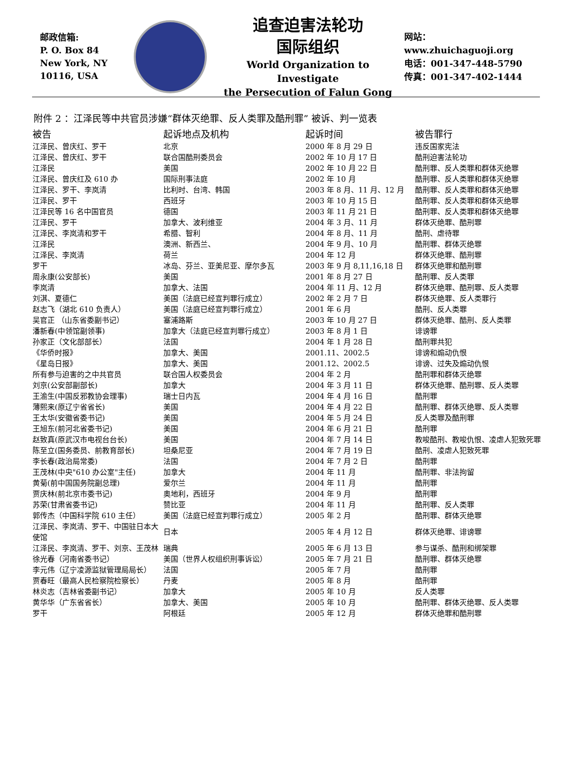邮政信箱:
P. O. Box 84
New York, NY
10116, USA
追查迫害法轮功
国际组织
World Organization to Investigate
the Persecution of Falun Gong
网站：www.zhuichaguoji.org
电话：001-347-448-5790
传真：001-347-402-1444
附件 2 ：江泽民等中共官员涉嫌“群体灭绝罪、反人类罪及酷刑罪” 被诉、判一览表
| 被告 | 起诉地点及机构 | 起诉时间 | 被告罪行 |
| --- | --- | --- | --- |
| 江泽民、曾庆红、罗干 | 北京 | 2000 年 8 月 29 日 | 违反国家宪法 |
| 江泽民、曾庆红、罗干 | 联合国酷刑委员会 | 2002 年 10 月 17 日 | 酷刑迫害法轮功 |
| 江泽民 | 美国 | 2002 年 10 月 22 日 | 酷刑罪、反人类罪和群体灭绝罪 |
| 江泽民、曾庆红及 610 办 | 国际刑事法庭 | 2002 年 10 月 | 酷刑罪、反人类罪和群体灭绝罪 |
| 江泽民、罗干、李岚清 | 比利时、台湾、韩国 | 2003 年 8 月、11 月、12 月 | 酷刑罪、反人类罪和群体灭绝罪 |
| 江泽民、罗干 | 西班牙 | 2003 年 10 月 15 日 | 酷刑罪、反人类罪和群体灭绝罪 |
| 江泽民等 16 名中国官员 | 德国 | 2003 年 11 月 21 日 | 酷刑罪、反人类罪和群体灭绝罪 |
| 江泽民、罗干 | 加拿大、波利维亚 | 2004 年 3 月、11 月 | 群体灭绝罪、酷刑罪 |
| 江泽民、李岚清和罗干 | 希腊、智利 | 2004 年 8 月、11 月 | 酷刑、虐待罪 |
| 江泽民 | 澳洲、新西兰、 | 2004 年 9 月、10 月 | 酷刑罪、群体灭绝罪 |
| 江泽民、李岚清 | 荷兰 | 2004 年 12 月 | 群体灭绝罪、酷刑罪 |
| 罗干 | 冰岛、芬兰、亚美尼亚、摩尔多瓦 | 2003 年 9 月 8,11,16,18 日 | 群体灭绝罪和酷刑罪 |
| 周永康(公安部长) | 美国 | 2001 年 8 月 27 日 | 酷刑罪、反人类罪 |
| 李岚清 | 加拿大、法国 | 2004 年 11 月、12 月 | 群体灭绝罪、酷刑罪、反人类罪 |
| 刘淇、夏德仁 | 美国（法庭已经宣判罪行成立） | 2002 年 2 月 7 日 | 群体灭绝罪、反人类罪行 |
| 赵志飞（湖北 610 负责人） | 美国（法庭已经宣判罪行成立） | 2001 年 6 月 | 酷刑、反人类罪 |
| 吴官正 （山东省委副书记） | 塞浦路斯 | 2003 年 10 月 27 日 | 群体灭绝罪、酷刑、反人类罪 |
| 潘新春(中领馆副领事) | 加拿大（法庭已经宣判罪行成立） | 2003 年 8 月 1 日 | 诽谤罪 |
| 孙家正（文化部部长） | 法国 | 2004 年 1 月 28 日 | 酷刑罪共犯 |
| 《华侨时报》 | 加拿大、美国 | 2001.11、2002.5 | 诽谤和煽动仇恨 |
| 《星岛日报》 | 加拿大、美国 | 2001.12、2002.5 | 诽谤、过失及煽动仇恨 |
| 所有参与迫害的之中共官员 | 联合国人权委员会 | 2004 年 2 月 | 酷刑罪和群体灭绝罪 |
| 刘京(公安部副部长) | 加拿大 | 2004 年 3 月 11 日 | 群体灭绝罪、酷刑罪、反人类罪 |
| 王渝生(中国反邪教协会理事) | 瑞士日内瓦 | 2004 年 4 月 16 日 | 酷刑罪 |
| 薄熙来(原辽宁省省长) | 美国 | 2004 年 4 月 22 日 | 酷刑罪、群体灭绝罪、反人类罪 |
| 王太华(安徽省委书记) | 美国 | 2004 年 5 月 24 日 | 反人类罪及酷刑罪 |
| 王旭东(前河北省委书记) | 美国 | 2004 年 6 月 21 日 | 酷刑罪 |
| 赵致真(原武汉市电视台台长) | 美国 | 2004 年 7 月 14 日 | 教唆酷刑、教唆仇恨、凌虐人犯致死罪 |
| 陈至立(国务委员、前教育部长) | 坦桑尼亚 | 2004 年 7 月 19 日 | 酷刑、凌虐人犯致死罪 |
| 李长春(政治局常委) | 法国 | 2004 年 7 月 2 日 | 酷刑罪 |
| 王茂林(中央"610 办公室"主任) | 加拿大 | 2004 年 11 月 | 酷刑罪、非法拘留 |
| 黄菊(前中国国务院副总理) | 爱尔兰 | 2004 年 11 月 | 酷刑罪 |
| 贾庆林(前北京市委书记) | 奥地利，西班牙 | 2004 年 9 月 | 酷刑罪 |
| 苏荣(甘肃省委书记) | 赞比亚 | 2004 年 11 月 | 酷刑罪、反人类罪 |
| 郭传杰（中国科学院 610 主任） | 美国（法庭已经宣判罪行成立） | 2005 年 2 月 | 酷刑罪、群体灭绝罪 |
| 江泽民、李岚清、罗干、中国驻日本大使馆 | 日本 | 2005 年 4 月 12 日 | 群体灭绝罪、诽谤罪 |
| 江泽民、李岚清、罗干、刘京、王茂林 | 瑞典 | 2005 年 6 月 13 日 | 参与谋杀、酷刑和绑架罪 |
| 徐光春（河南省委书记） | 美国（世界人权组织刑事诉讼） | 2005 年 7 月 21 日 | 酷刑罪、群体灭绝罪 |
| 李元伟（辽宁凌源监狱管理局局长） | 法国 | 2005 年 7 月 | 酷刑罪 |
| 贾春旺（最高人民检察院检察长） | 丹麦 | 2005 年 8 月 | 酷刑罪 |
| 林炎志（吉林省委副书记） | 加拿大 | 2005 年 10 月 | 反人类罪 |
| 黄华华（广东省省长） | 加拿大、美国 | 2005 年 10 月 | 酷刑罪、群体灭绝罪、反人类罪 |
| 罗干 | 阿根廷 | 2005 年 12 月 | 群体灭绝罪和酷刑罪 |